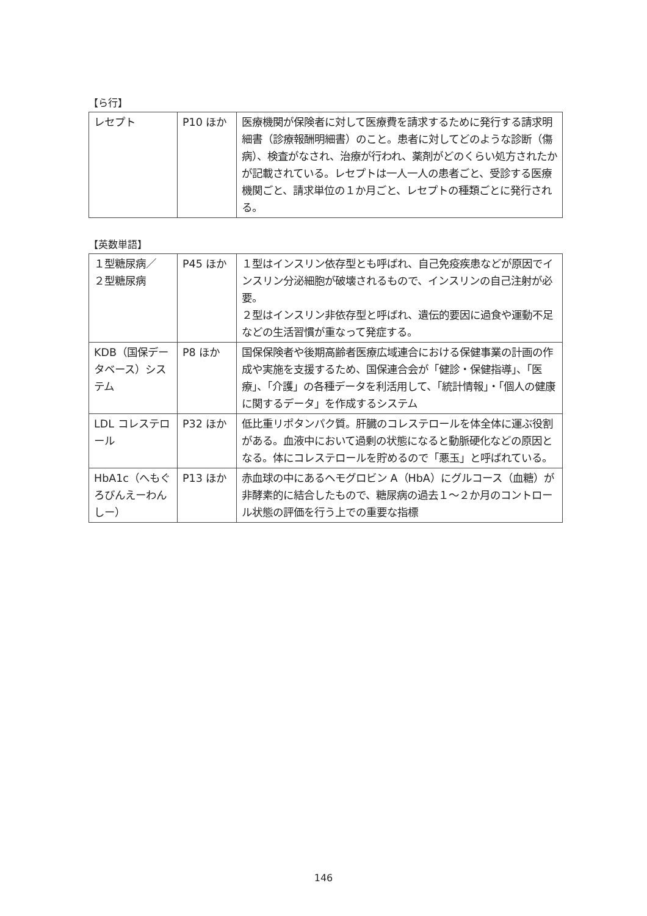【ら行】
| レセプト | P10 ほか | 医療機関が保険者に対して医療費を請求するために発行する請求明細書（診療報酬明細書）のこと。患者に対してどのような診断（傷病）、検査がなされ、治療が行われ、薬剤がどのくらい処方されたかが記載されている。レセプトは一人一人の患者ごと、受診する医療機関ごと、請求単位の１か月ごと、レセプトの種類ごとに発行される。 |
【英数単語】
| １型糖尿病／ ２型糖尿病 | P45 ほか | １型はインスリン依存型とも呼ばれ、自己免疫疾患などが原因でインスリン分泌細胞が破壊されるもので、インスリンの自己注射が必要。 ２型はインスリン非依存型と呼ばれ、遺伝的要因に過食や運動不足などの生活習慣が重なって発症する。 |
| KDB（国保データベース）システム | P8 ほか | 国保保険者や後期高齢者医療広域連合における保健事業の計画の作成や実施を支援するため、国保連合会が「健診・保健指導」、「医療」、「介護」の各種データを利活用して、「統計情報」・「個人の健康に関するデータ」を作成するシステム |
| LDL コレステロール | P32 ほか | 低比重リポタンパク質。肝臓のコレステロールを体全体に運ぶ役割がある。血液中において過剰の状態になると動脈硬化などの原因となる。体にコレステロールを貯めるので「悪玉」と呼ばれている。 |
| HbA1c（へもぐろびんえーわんしー） | P13 ほか | 赤血球の中にあるヘモグロビン A（HbA）にグルコース（血糖）が非酵素的に結合したもので、糖尿病の過去１～２か月のコントロール状態の評価を行う上での重要な指標 |
146